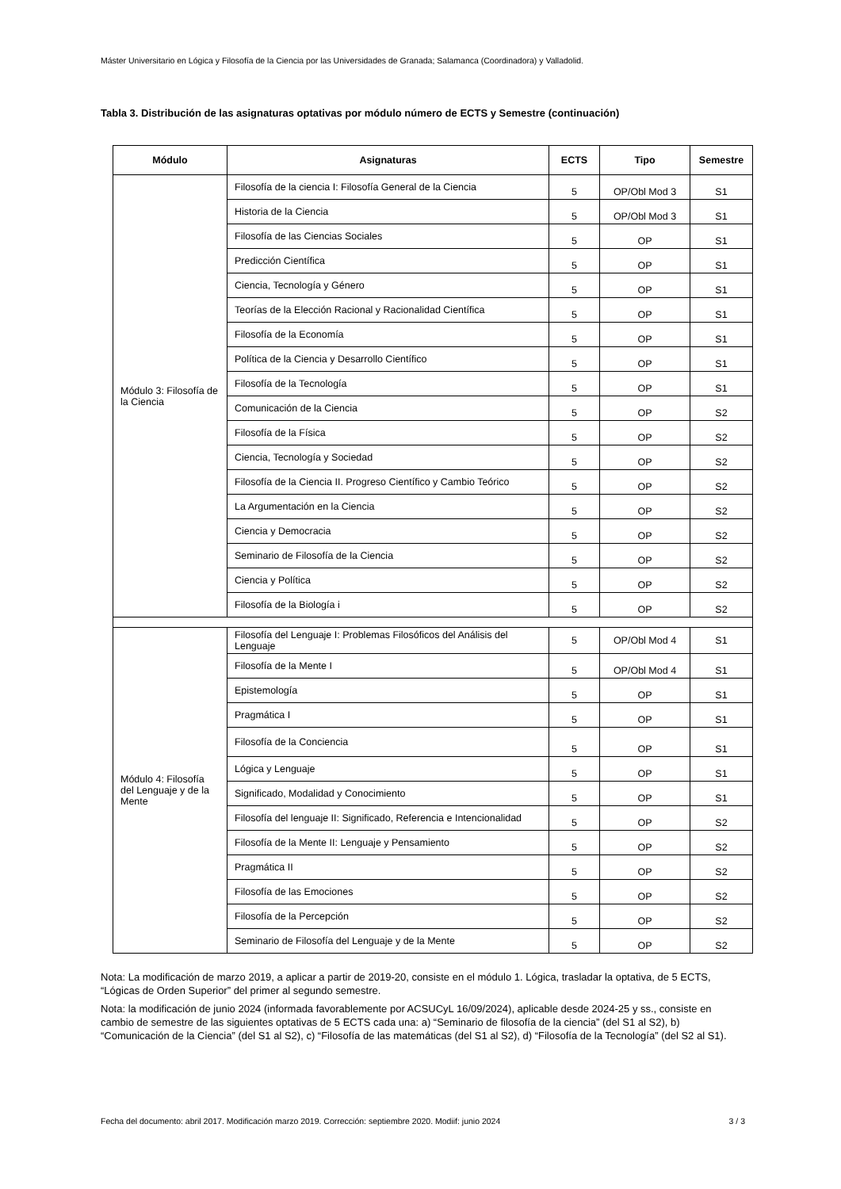Máster Universitario en Lógica y Filosofía de la Ciencia por las Universidades de Granada; Salamanca (Coordinadora) y Valladolid.
Tabla 3. Distribución de las asignaturas optativas por módulo número de ECTS y Semestre (continuación)
| Módulo | Asignaturas | ECTS | Tipo | Semestre |
| --- | --- | --- | --- | --- |
| Módulo 3: Filosofía de la Ciencia | Filosofía de la ciencia I: Filosofía General de la Ciencia | 5 | OP/Obl Mod 3 | S1 |
| | Historia de la Ciencia | 5 | OP/Obl Mod 3 | S1 |
| | Filosofía de las Ciencias Sociales | 5 | OP | S1 |
| | Predicción Científica | 5 | OP | S1 |
| | Ciencia, Tecnología y Género | 5 | OP | S1 |
| | Teorías de la Elección Racional y Racionalidad Científica | 5 | OP | S1 |
| | Filosofía de la Economía | 5 | OP | S1 |
| | Política de la Ciencia y Desarrollo Científico | 5 | OP | S1 |
| | Filosofía de la Tecnología | 5 | OP | S1 |
| | Comunicación de la Ciencia | 5 | OP | S2 |
| | Filosofía de la Física | 5 | OP | S2 |
| | Ciencia, Tecnología y Sociedad | 5 | OP | S2 |
| | Filosofía de la Ciencia II. Progreso Científico y Cambio Teórico | 5 | OP | S2 |
| | La Argumentación en la Ciencia | 5 | OP | S2 |
| | Ciencia y Democracia | 5 | OP | S2 |
| | Seminario de Filosofía de la Ciencia | 5 | OP | S2 |
| | Ciencia y Política | 5 | OP | S2 |
| | Filosofía de la Biología i | 5 | OP | S2 |
| Módulo 4: Filosofía del Lenguaje y de la Mente | Filosofía del Lenguaje I: Problemas Filosóficos del Análisis del Lenguaje | 5 | OP/Obl Mod 4 | S1 |
| | Filosofía de la Mente I | 5 | OP/Obl Mod 4 | S1 |
| | Epistemología | 5 | OP | S1 |
| | Pragmática I | 5 | OP | S1 |
| | Filosofía de la Conciencia | 5 | OP | S1 |
| | Lógica y Lenguaje | 5 | OP | S1 |
| | Significado, Modalidad y Conocimiento | 5 | OP | S1 |
| | Filosofía del lenguaje II: Significado, Referencia e Intencionalidad | 5 | OP | S2 |
| | Filosofía de la Mente II: Lenguaje y Pensamiento | 5 | OP | S2 |
| | Pragmática II | 5 | OP | S2 |
| | Filosofía de las Emociones | 5 | OP | S2 |
| | Filosofía de la Percepción | 5 | OP | S2 |
| | Seminario de Filosofía del Lenguaje y de la Mente | 5 | OP | S2 |
Nota: La modificación de marzo 2019, a aplicar a partir de 2019-20, consiste en el módulo 1. Lógica, trasladar la optativa, de 5 ECTS, “Lógicas de Orden Superior” del primer al segundo semestre.
Nota: la modificación de junio 2024 (informada favorablemente por ACSUCyL 16/09/2024), aplicable desde 2024-25 y ss., consiste en cambio de semestre de las siguientes optativas de 5 ECTS cada una: a) “Seminario de filosofía de la ciencia” (del S1 al S2), b) “Comunicación de la Ciencia” (del S1 al S2), c) “Filosofía de las matemáticas (del S1 al S2), d) “Filosofía de la Tecnología” (del S2 al S1).
Fecha del documento: abril 2017. Modificación marzo 2019. Corrección: septiembre 2020. Modiif: junio 2024 3 / 3